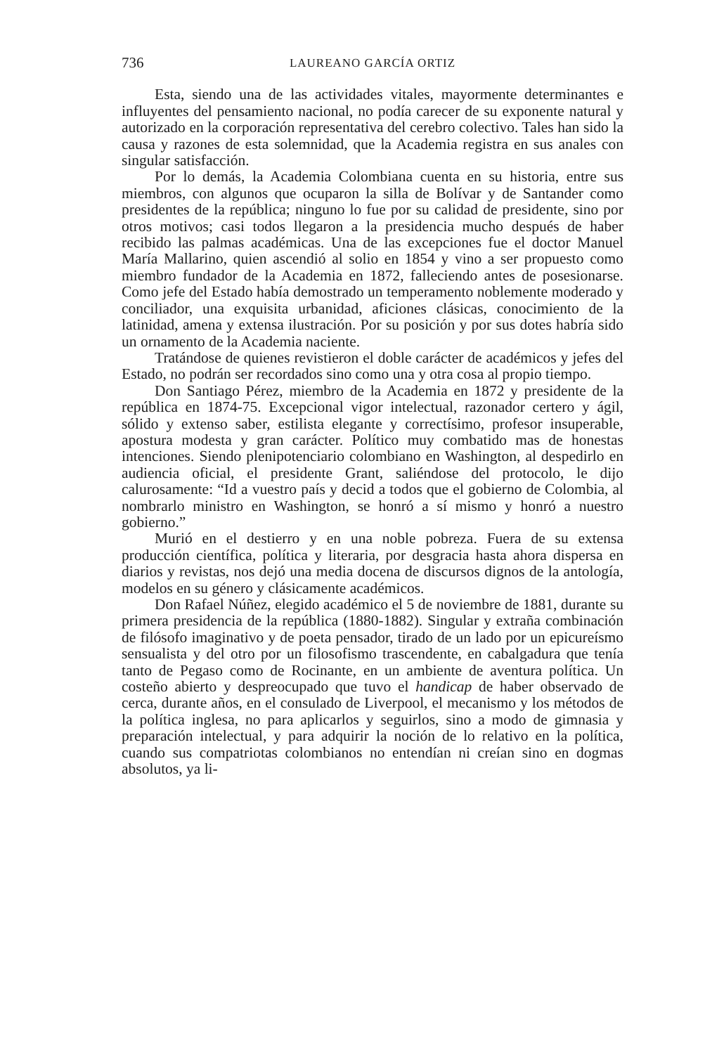736 LAUREANO GARCÍA ORTIZ
Esta, siendo una de las actividades vitales, mayormente determinantes e influyentes del pensamiento nacional, no podía carecer de su exponente natural y autorizado en la corporación representativa del cerebro colectivo. Tales han sido la causa y razones de esta solemnidad, que la Academia registra en sus anales con singular satisfacción.
Por lo demás, la Academia Colombiana cuenta en su historia, entre sus miembros, con algunos que ocuparon la silla de Bolívar y de Santander como presidentes de la república; ninguno lo fue por su calidad de presidente, sino por otros motivos; casi todos llegaron a la presidencia mucho después de haber recibido las palmas académicas. Una de las excepciones fue el doctor Manuel María Mallarino, quien ascendió al solio en 1854 y vino a ser propuesto como miembro fundador de la Academia en 1872, falleciendo antes de posesionarse. Como jefe del Estado había demostrado un temperamento noblemente moderado y conciliador, una exquisita urbanidad, aficiones clásicas, conocimiento de la latinidad, amena y extensa ilustración. Por su posición y por sus dotes habría sido un ornamento de la Academia naciente.
Tratándose de quienes revistieron el doble carácter de académicos y jefes del Estado, no podrán ser recordados sino como una y otra cosa al propio tiempo.
Don Santiago Pérez, miembro de la Academia en 1872 y presidente de la república en 1874-75. Excepcional vigor intelectual, razonador certero y ágil, sólido y extenso saber, estilista elegante y correctísimo, profesor insuperable, apostura modesta y gran carácter. Político muy combatido mas de honestas intenciones. Siendo plenipotenciario colombiano en Washington, al despedirlo en audiencia oficial, el presidente Grant, saliéndose del protocolo, le dijo calurosamente: “Id a vuestro país y decid a todos que el gobierno de Colombia, al nombrarlo ministro en Washington, se honró a sí mismo y honró a nuestro gobierno.”
Murió en el destierro y en una noble pobreza. Fuera de su extensa producción científica, política y literaria, por desgracia hasta ahora dispersa en diarios y revistas, nos dejó una media docena de discursos dignos de la antología, modelos en su género y clásicamente académicos.
Don Rafael Núñez, elegido académico el 5 de noviembre de 1881, durante su primera presidencia de la república (1880-1882). Singular y extraña combinación de filósofo imaginativo y de poeta pensador, tirado de un lado por un epicureísmo sensualista y del otro por un filosofismo trascendente, en cabalgadura que tenía tanto de Pegaso como de Rocinante, en un ambiente de aventura política. Un costeño abierto y despreocupado que tuvo el handicap de haber observado de cerca, durante años, en el consulado de Liverpool, el mecanismo y los métodos de la política inglesa, no para aplicarlos y seguirlos, sino a modo de gimnasia y preparación intelectual, y para adquirir la noción de lo relativo en la política, cuando sus compatriotas colombianos no entendían ni creían sino en dogmas absolutos, ya li-